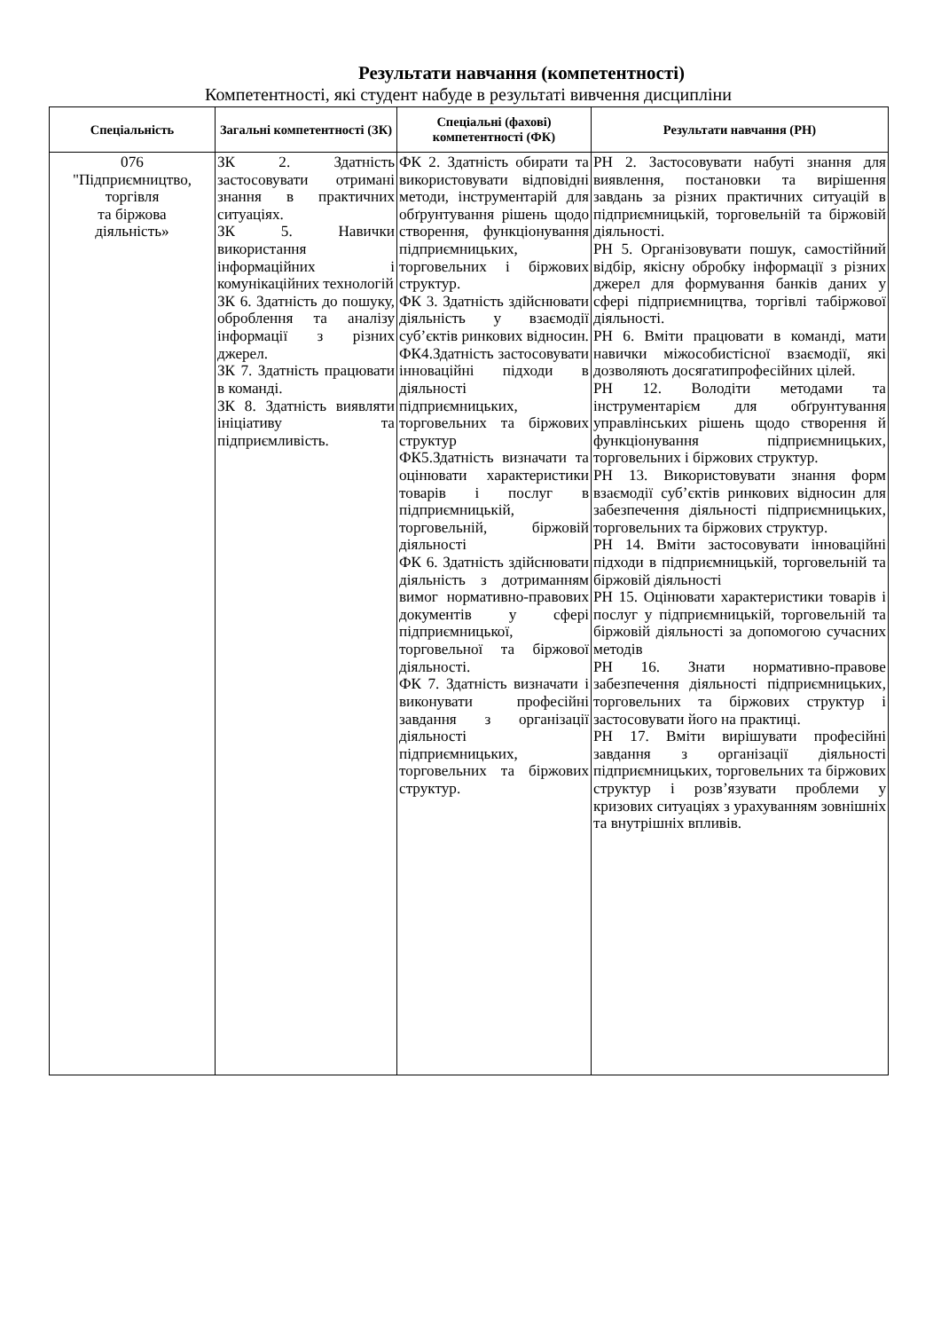Результати навчання (компетентності)
Компетентності, які студент набуде в результаті вивчення дисципліни
| Спеціальність | Загальні компетентності (ЗК) | Спеціальні (фахові) компетентності (ФК) | Результати навчання (РН) |
| --- | --- | --- | --- |
| 076 "Підприємництво, торгівля та біржова діяльність» | ЗК 2. Здатність застосовувати отримані знання в практичних ситуаціях. ЗК 5. Навички використання інформаційних і комунікаційних технологій ЗК 6. Здатність до пошуку, оброблення та аналізу інформації з різних джерел. ЗК 7. Здатність працювати в команді. ЗК 8. Здатність виявляти ініціативу та підприємливість. | ФК 2. Здатність обирати та використовувати відповідні методи, інструментарій для обґрунтування рішень щодо створення, функціонування підприємницьких, торговельних і біржових структур. ФК 3. Здатність здійснювати діяльність у взаємодії суб’єктів ринкових відносин. ФК4.Здатність застосовувати інноваційні підходи в діяльності підприємницьких, торговельних та біржових структур ФК5.Здатність визначати та оцінювати характеристики товарів і послуг в підприємницькій, торговельній, біржовій діяльності ФК 6. Здатність здійснювати діяльність з дотриманням вимог нормативно-правових документів у сфері підприємницької, торговельної та біржової діяльності. ФК 7. Здатність визначати і виконувати професійні завдання з організації діяльності підприємницьких, торговельних та біржових структур. | РН 2. Застосовувати набуті знання для виявлення, постановки та вирішення завдань за різних практичних ситуацій в підприємницькій, торговельній та біржовій діяльності. РН 5. Організовувати пошук, самостійний відбір, якісну обробку інформації з різних джерел для формування банків даних у сфері підприємництва, торгівлі табіржової діяльності. РН 6. Вміти працювати в команді, мати навички міжособистісної взаємодії, які дозволяють досягатипрофесійних цілей. РН 12. Володіти методами та інструментарієм для обґрунтування управлінських рішень щодо створення й функціонування підприємницьких, торговельних і біржових структур. РН 13. Використовувати знання форм взаємодії суб’єктів ринкових відносин для забезпечення діяльності підприємницьких, торговельних та біржових структур. РН 14. Вміти застосовувати інноваційні підходи в підприємницькій, торговельній та біржовій діяльності РН 15. Оцінювати характеристики товарів і послуг у підприємницькій, торговельній та біржовій діяльності за допомогою сучасних методів РН 16. Знати нормативно-правове забезпечення діяльності підприємницьких, торговельних та біржових структур і застосовувати його на практиці. РН 17. Вміти вирішувати професійні завдання з організації діяльності підприємницьких, торговельних та біржових структур і розв’язувати проблеми у кризових ситуаціях з урахуванням зовнішніх та внутрішніх впливів. |